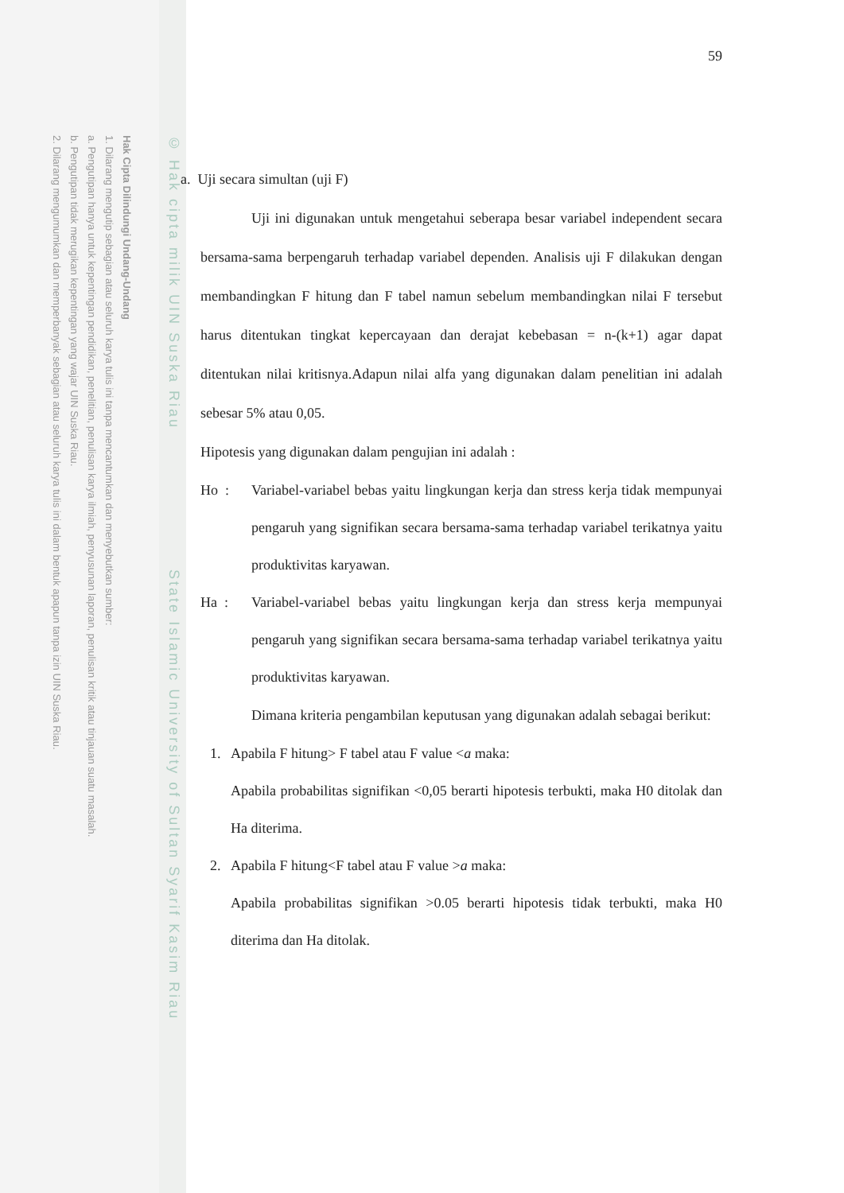Hak Cipta Dilindungi Undang-Undang
1. Dilarang mengutip sebagian atau seluruh karya tulis ini tanpa mencantumkan dan menyebutkan sumber:
a. Pengutipan hanya untuk kepentingan pendidikan, penelitian, penulisan karya ilmiah, penyusunan laporan, penulisan kritik atau tinjauan suatu masalah.
b. Pengutipan tidak merugikan kepentingan yang wajar UIN Suska Riau.
2. Dilarang mengumumkan dan memperbanyak sebagian atau seluruh karya tulis ini dalam bentuk apapun tanpa izin UIN Suska Riau.
© Hak cipta milik UIN Suska Riau State Islamic University of Sultan Syarif Kasim Riau
59
a. Uji secara simultan (uji F)
Uji ini digunakan untuk mengetahui seberapa besar variabel independent secara bersama-sama berpengaruh terhadap variabel dependen. Analisis uji F dilakukan dengan membandingkan F hitung dan F tabel namun sebelum membandingkan nilai F tersebut harus ditentukan tingkat kepercayaan dan derajat kebebasan = n-(k+1) agar dapat ditentukan nilai kritisnya.Adapun nilai alfa yang digunakan dalam penelitian ini adalah sebesar 5% atau 0,05.
Hipotesis yang digunakan dalam pengujian ini adalah :
Ho : Variabel-variabel bebas yaitu lingkungan kerja dan stress kerja tidak mempunyai pengaruh yang signifikan secara bersama-sama terhadap variabel terikatnya yaitu produktivitas karyawan.
Ha : Variabel-variabel bebas yaitu lingkungan kerja dan stress kerja mempunyai pengaruh yang signifikan secara bersama-sama terhadap variabel terikatnya yaitu produktivitas karyawan.
Dimana kriteria pengambilan keputusan yang digunakan adalah sebagai berikut:
1. Apabila F hitung> F tabel atau F value <a maka:
Apabila probabilitas signifikan <0,05 berarti hipotesis terbukti, maka H0 ditolak dan Ha diterima.
2. Apabila F hitung<F tabel atau F value >a maka:
Apabila probabilitas signifikan >0.05 berarti hipotesis tidak terbukti, maka H0 diterima dan Ha ditolak.